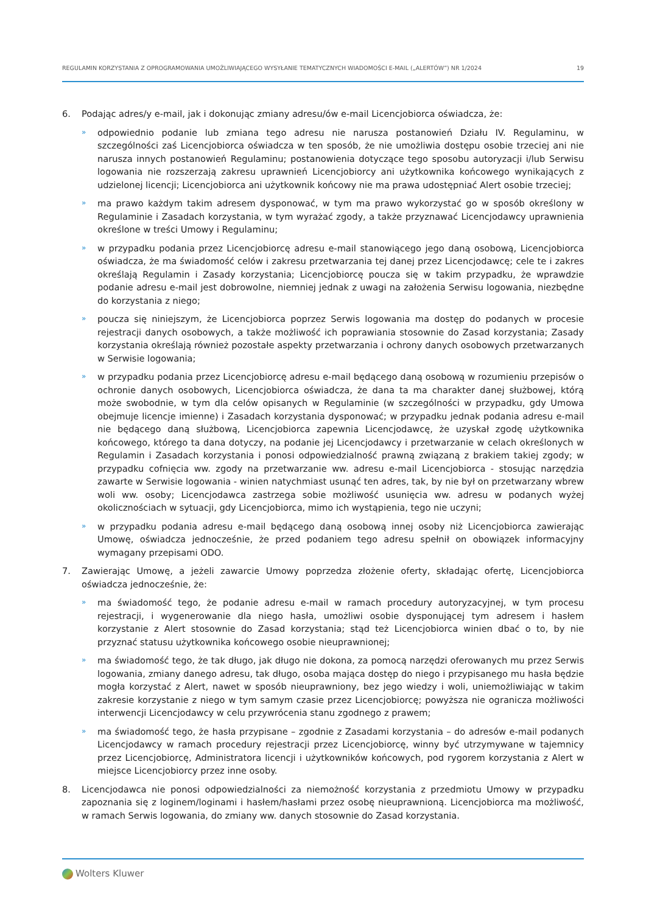REGULAMIN KORZYSTANIA Z OPROGRAMOWANIA UMOŻLIWIAJĄCEGO WYSYŁANIE TEMATYCZNYCH WIADOMOŚCI E-MAIL („ALERTÓW”) NR 1/2024 19
6. Podając adres/y e-mail, jak i dokonując zmiany adresu/ów e-mail Licencjobiorca oświadcza, że:
» odpowiednio podanie lub zmiana tego adresu nie narusza postanowień Działu IV. Regulaminu, w szczególności zaś Licencjobiorca oświadcza w ten sposób, że nie umożliwia dostępu osobie trzeciej ani nie narusza innych postanowień Regulaminu; postanowienia dotyczące tego sposobu autoryzacji i/lub Serwisu logowania nie rozszerzają zakresu uprawnień Licencjobiorcy ani użytkownika końcowego wynikających z udzielonej licencji; Licencjobiorca ani użytkownik końcowy nie ma prawa udostępniać Alert osobie trzeciej;
» ma prawo każdym takim adresem dysponować, w tym ma prawo wykorzystać go w sposób określony w Regulaminie i Zasadach korzystania, w tym wyrażać zgody, a także przyznawać Licencjodawcy uprawnienia określone w treści Umowy i Regulaminu;
» w przypadku podania przez Licencjobiorcę adresu e-mail stanowiącego jego daną osobową, Licencjobiorca oświadcza, że ma świadomość celów i zakresu przetwarzania tej danej przez Licencjodawcę; cele te i zakres określają Regulamin i Zasady korzystania; Licencjobiorcę poucza się w takim przypadku, że wprawdzie podanie adresu e-mail jest dobrowolne, niemniej jednak z uwagi na założenia Serwisu logowania, niezbędne do korzystania z niego;
» poucza się niniejszym, że Licencjobiorca poprzez Serwis logowania ma dostęp do podanych w procesie rejestracji danych osobowych, a także możliwość ich poprawiania stosownie do Zasad korzystania; Zasady korzystania określają również pozostałe aspekty przetwarzania i ochrony danych osobowych przetwarzanych w Serwisie logowania;
» w przypadku podania przez Licencjobiorcę adresu e-mail będącego daną osobową w rozumieniu przepisów o ochronie danych osobowych, Licencjobiorca oświadcza, że dana ta ma charakter danej służbowej, którą może swobodnie, w tym dla celów opisanych w Regulaminie (w szczególności w przypadku, gdy Umowa obejmuje licencje imienne) i Zasadach korzystania dysponować; w przypadku jednak podania adresu e-mail nie będącego daną służbową, Licencjobiorca zapewnia Licencjodawcę, że uzyskał zgodę użytkownika końcowego, którego ta dana dotyczy, na podanie jej Licencjodawcy i przetwarzanie w celach określonych w Regulamin i Zasadach korzystania i ponosi odpowiedzialność prawną związaną z brakiem takiej zgody; w przypadku cofnięcia ww. zgody na przetwarzanie ww. adresu e-mail Licencjobiorca - stosując narzędzia zawarte w Serwisie logowania - winien natychmiast usunąć ten adres, tak, by nie był on przetwarzany wbrew woli ww. osoby; Licencjodawca zastrzega sobie możliwość usunięcia ww. adresu w podanych wyżej okolicznościach w sytuacji, gdy Licencjobiorca, mimo ich wystąpienia, tego nie uczyni;
» w przypadku podania adresu e-mail będącego daną osobową innej osoby niż Licencjobiorca zawierając Umowę, oświadcza jednocześnie, że przed podaniem tego adresu spełnił on obowiązek informacyjny wymagany przepisami ODO.
7. Zawierając Umowę, a jeżeli zawarcie Umowy poprzedza złożenie oferty, składając ofertę, Licencjobiorca oświadcza jednocześnie, że:
» ma świadomość tego, że podanie adresu e-mail w ramach procedury autoryzacyjnej, w tym procesu rejestracji, i wygenerowanie dla niego hasła, umożliwi osobie dysponującej tym adresem i hasłem korzystanie z Alert stosownie do Zasad korzystania; stąd też Licencjobiorca winien dbać o to, by nie przyznać statusu użytkownika końcowego osobie nieuprawnionej;
» ma świadomość tego, że tak długo, jak długo nie dokona, za pomocą narzędzi oferowanych mu przez Serwis logowania, zmiany danego adresu, tak długo, osoba mająca dostęp do niego i przypisanego mu hasła będzie mogła korzystać z Alert, nawet w sposób nieuprawniony, bez jego wiedzy i woli, uniemożliwiając w takim zakresie korzystanie z niego w tym samym czasie przez Licencjobiorcę; powyższa nie ogranicza możliwości interwencji Licencjodawcy w celu przywrócenia stanu zgodnego z prawem;
» ma świadomość tego, że hasła przypisane – zgodnie z Zasadami korzystania – do adresów e-mail podanych Licencjodawcy w ramach procedury rejestracji przez Licencjobiorcę, winny być utrzymywane w tajemnicy przez Licencjobiorcę, Administratora licencji i użytkowników końcowych, pod rygorem korzystania z Alert w miejsce Licencjobiorcy przez inne osoby.
8. Licencjodawca nie ponosi odpowiedzialności za niemożność korzystania z przedmiotu Umowy w przypadku zapoznania się z loginem/loginami i hasłem/hasłami przez osobę nieuprawnioną. Licencjobiorca ma możliwość, w ramach Serwis logowania, do zmiany ww. danych stosownie do Zasad korzystania.
Wolters Kluwer